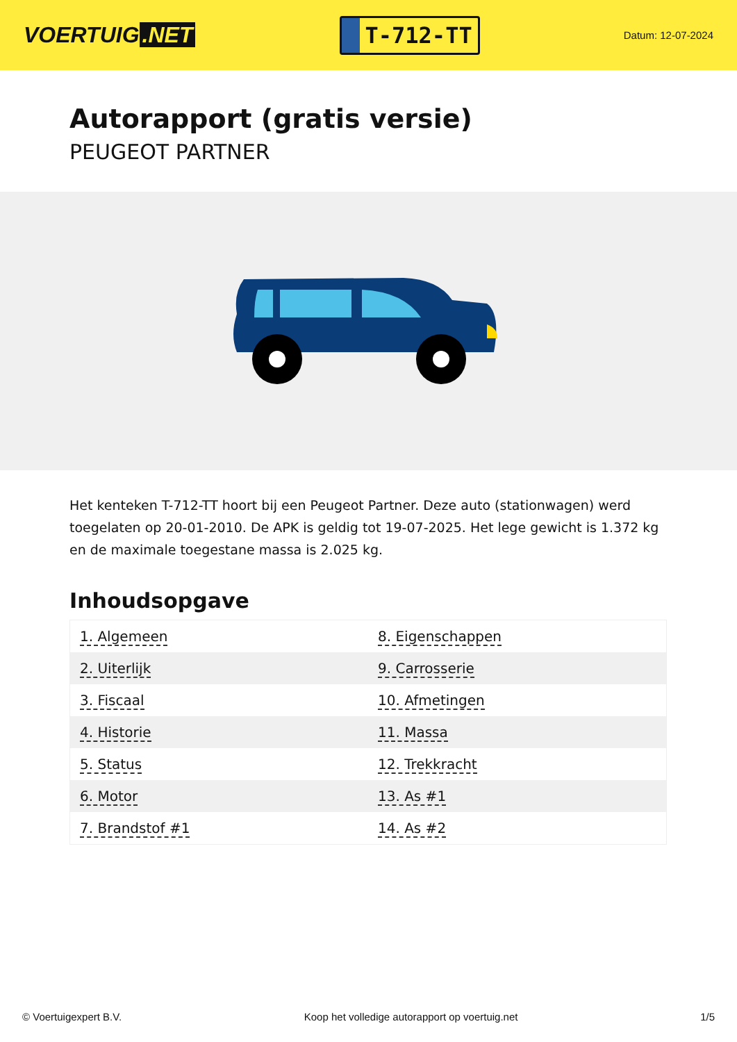VOERTUIG.NET
T-712-TT
Datum: 12-07-2024
Autorapport (gratis versie)
PEUGEOT PARTNER
Het kenteken T-712-TT hoort bij een Peugeot Partner. Deze auto (stationwagen) werd toegelaten op 20-01-2010. De APK is geldig tot 19-07-2025. Het lege gewicht is 1.372 kg en de maximale toegestane massa is 2.025 kg.
Inhoudsopgave
| 1. Algemeen | 8. Eigenschappen |
| 2. Uiterlijk | 9. Carrosserie |
| 3. Fiscaal | 10. Afmetingen |
| 4. Historie | 11. Massa |
| 5. Status | 12. Trekkracht |
| 6. Motor | 13. As #1 |
| 7. Brandstof #1 | 14. As #2 |
© Voertuigexpert B.V. Koop het volledige autorapport op voertuig.net 1/5